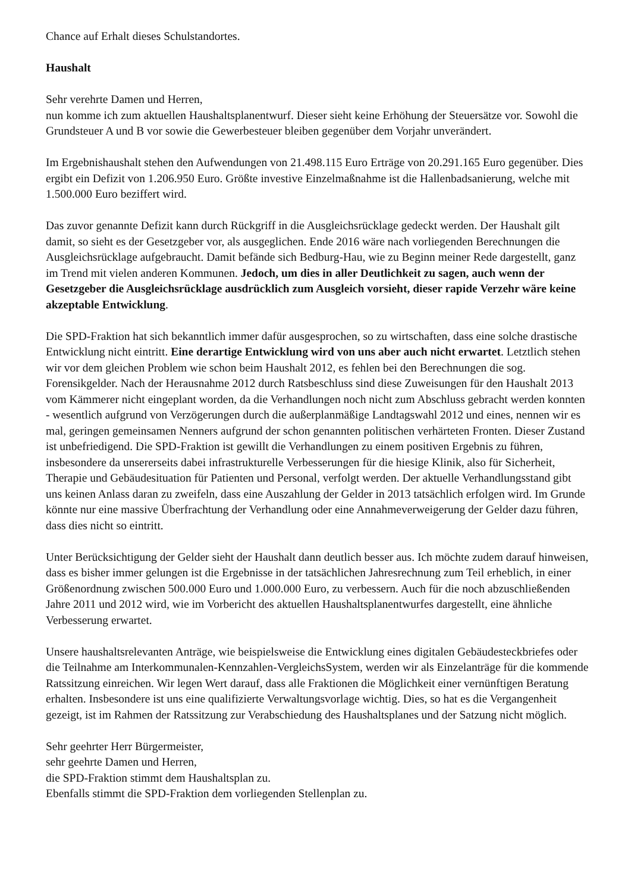Chance auf Erhalt dieses Schulstandortes.
Haushalt
Sehr verehrte Damen und Herren,
nun komme ich zum aktuellen Haushaltsplanentwurf. Dieser sieht keine Erhöhung der Steuersätze vor. Sowohl die Grundsteuer A und B vor sowie die Gewerbesteuer bleiben gegenüber dem Vorjahr unverändert.
Im Ergebnishaushalt stehen den Aufwendungen von 21.498.115 Euro Erträge von 20.291.165 Euro gegenüber. Dies ergibt ein Defizit von 1.206.950 Euro. Größte investive Einzelmaßnahme ist die Hallenbadsanierung, welche mit 1.500.000 Euro beziffert wird.
Das zuvor genannte Defizit kann durch Rückgriff in die Ausgleichsrücklage gedeckt werden. Der Haushalt gilt damit, so sieht es der Gesetzgeber vor, als ausgeglichen. Ende 2016 wäre nach vorliegenden Berechnungen die Ausgleichsrücklage aufgebraucht. Damit befände sich Bedburg-Hau, wie zu Beginn meiner Rede dargestellt, ganz im Trend mit vielen anderen Kommunen. Jedoch, um dies in aller Deutlichkeit zu sagen, auch wenn der Gesetzgeber die Ausgleichsrücklage ausdrücklich zum Ausgleich vorsieht, dieser rapide Verzehr wäre keine akzeptable Entwicklung.
Die SPD-Fraktion hat sich bekanntlich immer dafür ausgesprochen, so zu wirtschaften, dass eine solche drastische Entwicklung nicht eintritt. Eine derartige Entwicklung wird von uns aber auch nicht erwartet. Letztlich stehen wir vor dem gleichen Problem wie schon beim Haushalt 2012, es fehlen bei den Berechnungen die sog. Forensikgelder. Nach der Herausnahme 2012 durch Ratsbeschluss sind diese Zuweisungen für den Haushalt 2013 vom Kämmerer nicht eingeplant worden, da die Verhandlungen noch nicht zum Abschluss gebracht werden konnten - wesentlich aufgrund von Verzögerungen durch die außerplanmäßige Landtagswahl 2012 und eines, nennen wir es mal, geringen gemeinsamen Nenners aufgrund der schon genannten politischen verhärteten Fronten. Dieser Zustand ist unbefriedigend. Die SPD-Fraktion ist gewillt die Verhandlungen zu einem positiven Ergebnis zu führen, insbesondere da unsererseits dabei infrastrukturelle Verbesserungen für die hiesige Klinik, also für Sicherheit, Therapie und Gebäudesituation für Patienten und Personal, verfolgt werden. Der aktuelle Verhandlungsstand gibt uns keinen Anlass daran zu zweifeln, dass eine Auszahlung der Gelder in 2013 tatsächlich erfolgen wird. Im Grunde könnte nur eine massive Überfrachtung der Verhandlung oder eine Annahmeverweigerung der Gelder dazu führen, dass dies nicht so eintritt.
Unter Berücksichtigung der Gelder sieht der Haushalt dann deutlich besser aus. Ich möchte zudem darauf hinweisen, dass es bisher immer gelungen ist die Ergebnisse in der tatsächlichen Jahresrechnung zum Teil erheblich, in einer Größenordnung zwischen 500.000 Euro und 1.000.000 Euro, zu verbessern. Auch für die noch abzuschließenden Jahre 2011 und 2012 wird, wie im Vorbericht des aktuellen Haushaltsplanentwurfes dargestellt, eine ähnliche Verbesserung erwartet.
Unsere haushaltsrelevanten Anträge, wie beispielsweise die Entwicklung eines digitalen Gebäudesteckbriefes oder die Teilnahme am Interkommunalen-Kennzahlen-VergleichsSystem, werden wir als Einzelanträge für die kommende Ratssitzung einreichen. Wir legen Wert darauf, dass alle Fraktionen die Möglichkeit einer vernünftigen Beratung erhalten. Insbesondere ist uns eine qualifizierte Verwaltungsvorlage wichtig. Dies, so hat es die Vergangenheit gezeigt, ist im Rahmen der Ratssitzung zur Verabschiedung des Haushaltsplanes und der Satzung nicht möglich.
Sehr geehrter Herr Bürgermeister,
sehr geehrte Damen und Herren,
die SPD-Fraktion stimmt dem Haushaltsplan zu.
Ebenfalls stimmt die SPD-Fraktion dem vorliegenden Stellenplan zu.